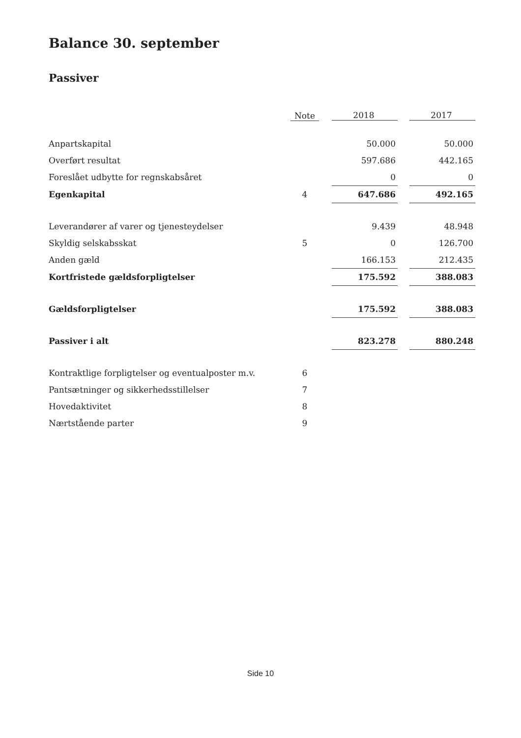Balance 30. september
Passiver
| | Note | | 2018 | | 2017 |
| --- | --- | --- | --- | --- | --- |
| Anpartskapital | | | 50.000 | | 50.000 |
| Overført resultat | | | 597.686 | | 442.165 |
| Foreslået udbytte for regnskabsåret | | | 0 | | 0 |
| Egenkapital | 4 | | 647.686 | | 492.165 |
| Leverandører af varer og tjenesteydelser | | | 9.439 | | 48.948 |
| Skyldig selskabsskat | 5 | | 0 | | 126.700 |
| Anden gæld | | | 166.153 | | 212.435 |
| Kortfristede gældsforpligtelser | | | 175.592 | | 388.083 |
| Gældsforpligtelser | | | 175.592 | | 388.083 |
| Passiver i alt | | | 823.278 | | 880.248 |
| Kontraktlige forpligtelser og eventualposter m.v. | 6 | | | | |
| Pantsætninger og sikkerhedsstillelser | 7 | | | | |
| Hovedaktivitet | 8 | | | | |
| Nærtstående parter | 9 | | | | |
Side 10